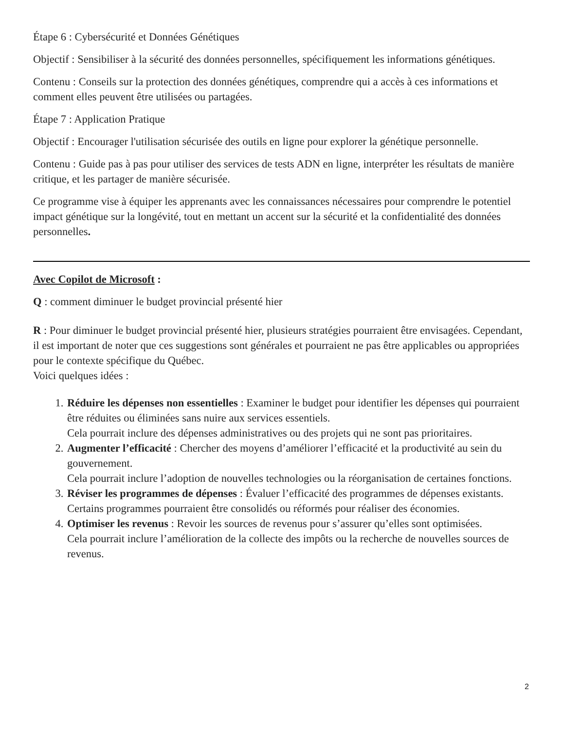Étape 6 : Cybersécurité et Données Génétiques
Objectif : Sensibiliser à la sécurité des données personnelles, spécifiquement les informations génétiques.
Contenu : Conseils sur la protection des données génétiques, comprendre qui a accès à ces informations et comment elles peuvent être utilisées ou partagées.
Étape 7 : Application Pratique
Objectif : Encourager l'utilisation sécurisée des outils en ligne pour explorer la génétique personnelle.
Contenu : Guide pas à pas pour utiliser des services de tests ADN en ligne, interpréter les résultats de manière critique, et les partager de manière sécurisée.
Ce programme vise à équiper les apprenants avec les connaissances nécessaires pour comprendre le potentiel impact génétique sur la longévité, tout en mettant un accent sur la sécurité et la confidentialité des données personnelles.
Avec Copilot de Microsoft :
Q : comment diminuer le budget provincial présenté hier
R : Pour diminuer le budget provincial présenté hier, plusieurs stratégies pourraient être envisagées. Cependant, il est important de noter que ces suggestions sont générales et pourraient ne pas être applicables ou appropriées pour le contexte spécifique du Québec.
Voici quelques idées :
1. Réduire les dépenses non essentielles : Examiner le budget pour identifier les dépenses qui pourraient être réduites ou éliminées sans nuire aux services essentiels.
Cela pourrait inclure des dépenses administratives ou des projets qui ne sont pas prioritaires.
2. Augmenter l’efficacité : Chercher des moyens d’améliorer l’efficacité et la productivité au sein du gouvernement.
Cela pourrait inclure l’adoption de nouvelles technologies ou la réorganisation de certaines fonctions.
3. Réviser les programmes de dépenses : Évaluer l’efficacité des programmes de dépenses existants.
Certains programmes pourraient être consolidés ou réformés pour réaliser des économies.
4. Optimiser les revenus : Revoir les sources de revenus pour s’assurer qu’elles sont optimisées.
Cela pourrait inclure l’amélioration de la collecte des impôts ou la recherche de nouvelles sources de revenus.
2